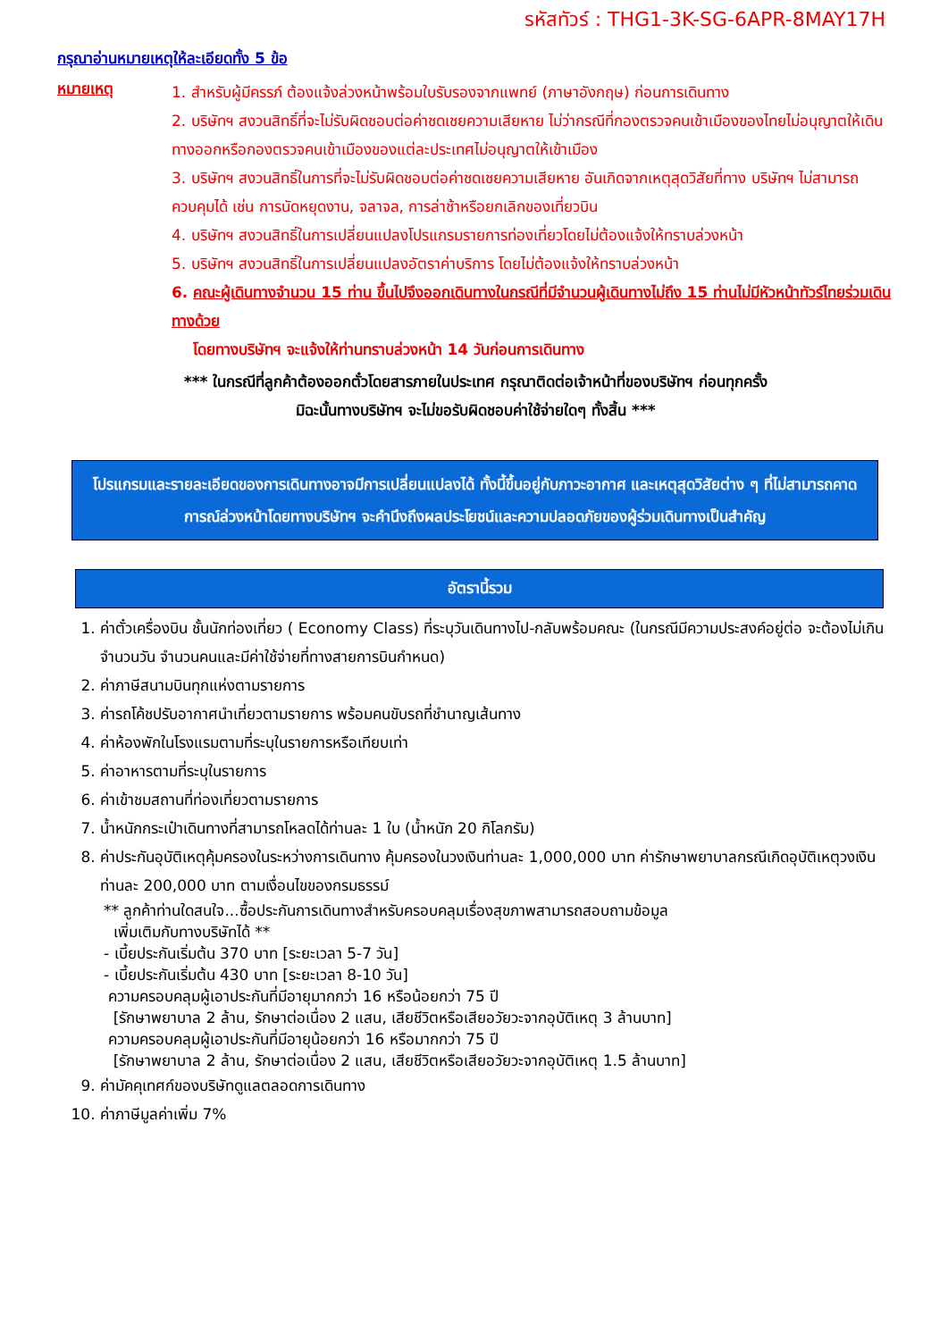รหัสทัวร์ : THG1-3K-SG-6APR-8MAY17H
กรุณาอ่านหมายเหตุให้ละเอียดทั้ง 5 ข้อ
หมายเหตุ
1. สำหรับผู้มีครรภ์ ต้องแจ้งล่วงหน้าพร้อมใบรับรองจากแพทย์ (ภาษาอังกฤษ) ก่อนการเดินทาง
2. บริษัทฯ สงวนสิทธิ์ที่จะไม่รับผิดชอบต่อค่าชดเชยความเสียหาย ไม่ว่ากรณีที่กองตรวจคนเข้าเมืองของไทยไม่อนุญาตให้เดินทางออกหรือกองตรวจคนเข้าเมืองของแต่ละประเทศไม่อนุญาตให้เข้าเมือง
3. บริษัทฯ สงวนสิทธิ์ในการที่จะไม่รับผิดชอบต่อค่าชดเชยความเสียหาย อันเกิดจากเหตุสุดวิสัยที่ทาง บริษัทฯ ไม่สามารถควบคุมได้ เช่น การนัดหยุดงาน, จลาจล, การล่าช้าหรือยกเลิกของเที่ยวบิน
4. บริษัทฯ สงวนสิทธิ์ในการเปลี่ยนแปลงโปรแกรมรายการท่องเที่ยวโดยไม่ต้องแจ้งให้ทราบล่วงหน้า
5. บริษัทฯ สงวนสิทธิ์ในการเปลี่ยนแปลงอัตราค่าบริการ โดยไม่ต้องแจ้งให้ทราบล่วงหน้า
6. คณะผู้เดินทางจำนวน 15 ท่าน ขึ้นไปจึงออกเดินทางในกรณีที่มีจำนวนผู้เดินทางไม่ถึง 15 ท่านไม่มีหัวหน้าทัวร์ไทยร่วมเดินทางด้วย
โดยทางบริษัทฯ จะแจ้งให้ท่านทราบล่วงหน้า 14 วันก่อนการเดินทาง
*** ในกรณีที่ลูกค้าต้องออกตั๋วโดยสารภายในประเทศ กรุณาติดต่อเจ้าหน้าที่ของบริษัทฯ ก่อนทุกครั้ง
มิฉะนั้นทางบริษัทฯ จะไม่ขอรับผิดชอบค่าใช้จ่ายใดๆ ทั้งสิ้น ***
โปรแกรมและรายละเอียดของการเดินทางอาจมีการเปลี่ยนแปลงได้ ทั้งนี้ขึ้นอยู่กับภาวะอากาศ และเหตุสุดวิสัยต่าง ๆ ที่ไม่สามารถคาดการณ์ล่วงหน้าโดยทางบริษัทฯ จะคำนึงถึงผลประโยชน์และความปลอดภัยของผู้ร่วมเดินทางเป็นสำคัญ
อัตรานี้รวม
1. ค่าตั๋วเครื่องบิน ชั้นนักท่องเที่ยว ( Economy Class) ที่ระบุวันเดินทางไป-กลับพร้อมคณะ (ในกรณีมีความประสงค์อยู่ต่อ จะต้องไม่เกินจำนวนวัน จำนวนคนและมีค่าใช้จ่ายที่ทางสายการบินกำหนด)
2. ค่าภาษีสนามบินทุกแห่งตามรายการ
3. ค่ารถโค้ชปรับอากาศนำเที่ยวตามรายการ พร้อมคนขับรถที่ชำนาญเส้นทาง
4. ค่าห้องพักในโรงแรมตามที่ระบุในรายการหรือเทียบเท่า
5. ค่าอาหารตามที่ระบุในรายการ
6. ค่าเข้าชมสถานที่ท่องเที่ยวตามรายการ
7. น้ำหนักกระเป๋าเดินทางที่สามารถโหลดได้ท่านละ 1 ใบ (น้ำหนัก 20 กิโลกรัม)
8. ค่าประกันอุบัติเหตุคุ้มครองในระหว่างการเดินทาง คุ้มครองในวงเงินท่านละ 1,000,000 บาท ค่ารักษาพยาบาลกรณีเกิดอุบัติเหตุวงเงินท่านละ 200,000 บาท ตามเงื่อนไขของกรมธรรม์
** ลูกค้าท่านใดสนใจ...ซื้อประกันการเดินทางสำหรับครอบคลุมเรื่องสุขภาพสามารถสอบถามข้อมูล
เพิ่มเติมกับทางบริษัทได้ **
- เบี้ยประกันเริ่มต้น 370 บาท [ระยะเวลา 5-7 วัน]
- เบี้ยประกันเริ่มต้น 430 บาท [ระยะเวลา 8-10 วัน]
ความครอบคลุมผู้เอาประกันที่มีอายุมากกว่า 16 หรือน้อยกว่า 75 ปี
[รักษาพยาบาล 2 ล้าน, รักษาต่อเนื่อง 2 แสน, เสียชีวิตหรือเสียอวัยวะจากอุบัติเหตุ 3 ล้านบาท]
ความครอบคลุมผู้เอาประกันที่มีอายุน้อยกว่า 16 หรือมากกว่า 75 ปี
[รักษาพยาบาล 2 ล้าน, รักษาต่อเนื่อง 2 แสน, เสียชีวิตหรือเสียอวัยวะจากอุบัติเหตุ 1.5 ล้านบาท]
9. ค่ามัคคุเทศก์ของบริษัทดูแลตลอดการเดินทาง
10. ค่าภาษีมูลค่าเพิ่ม 7%